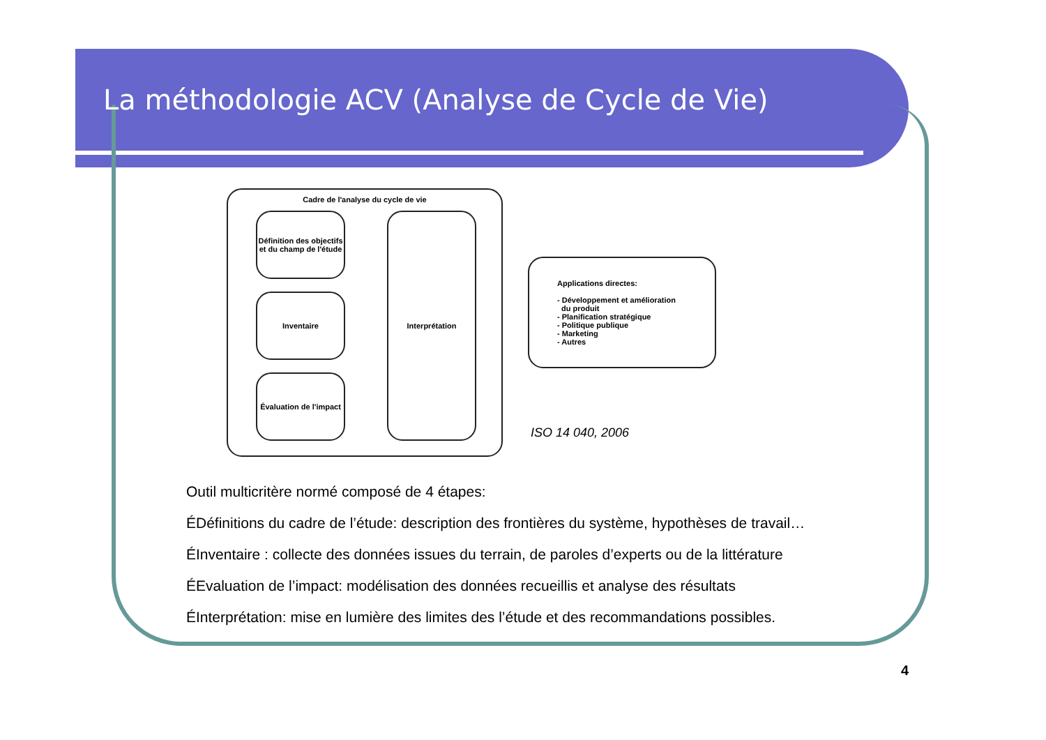La méthodologie ACV (Analyse de Cycle de Vie)
Cadre de l'analyse du cycle de vie
Définition des objectifs et du champ de l'étude
Inventaire
Évaluation de l'impact
Interprétation
Applications directes:
- Développement et amélioration
du produit
- Planification stratégique
- Politique publique
- Marketing
- Autres
ISO 14 040, 2006
Outil multicritère normé composé de 4 étapes:
ÉDéfinitions du cadre de l’étude: description des frontières du système, hypothèses de travail…
ÉInventaire : collecte des données issues du terrain, de paroles d’experts ou de la littérature
ÉEvaluation de l’impact: modélisation des données recueillis et analyse des résultats
ÉInterprétation: mise en lumière des limites des l’étude et des recommandations possibles.
4